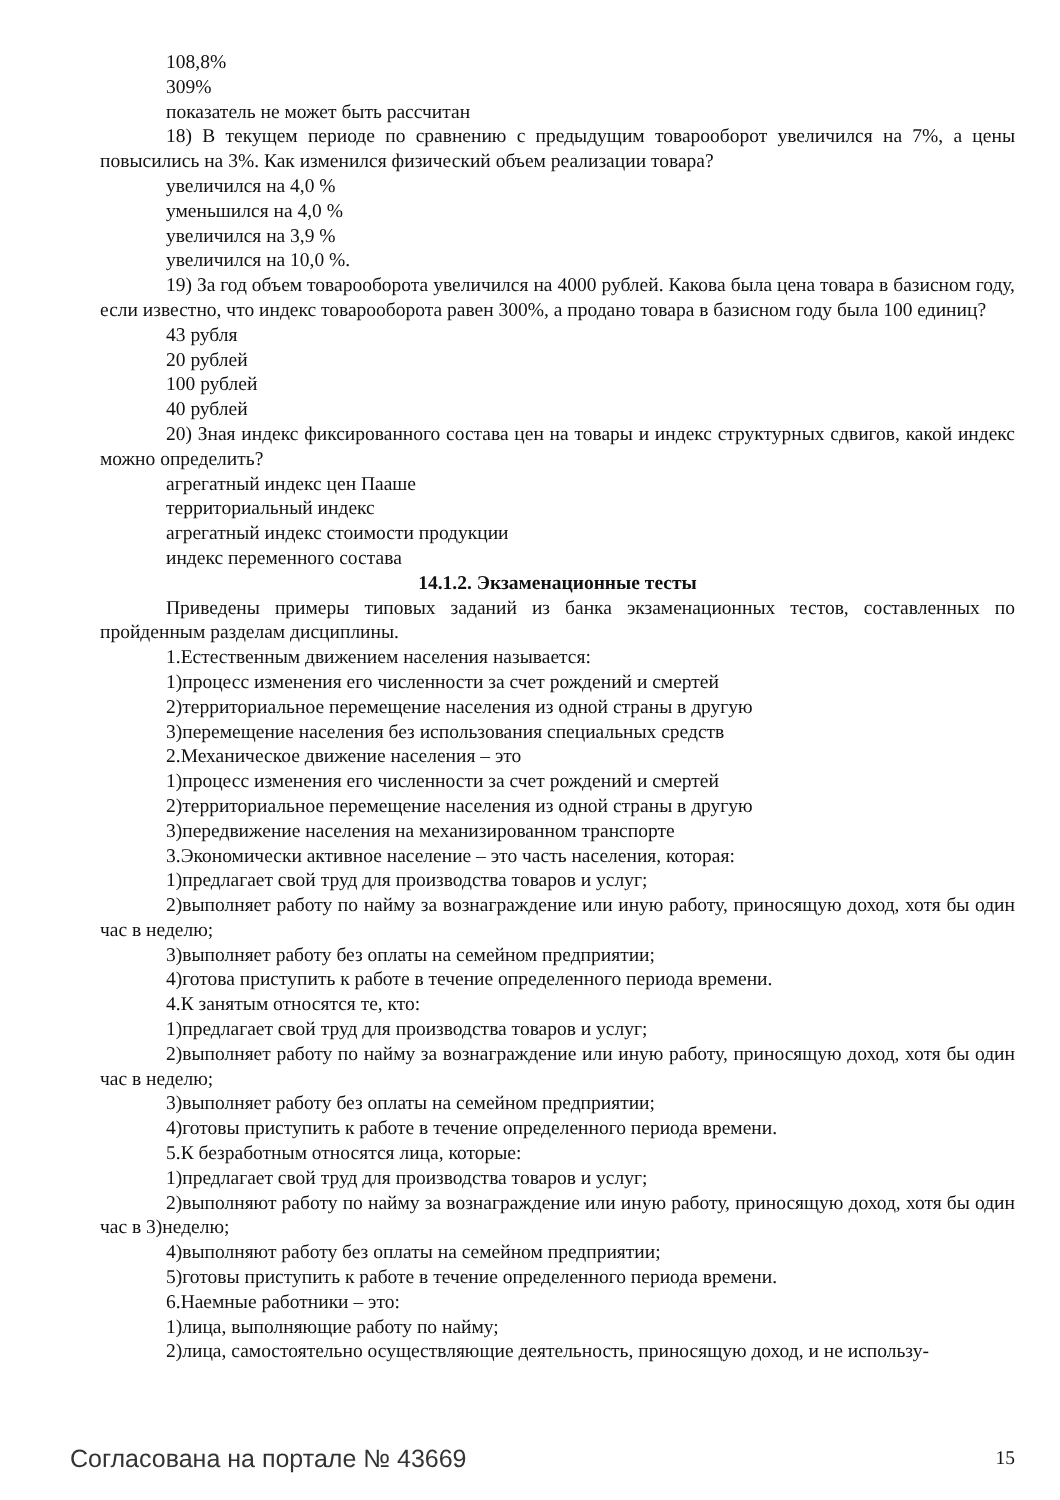108,8%
309%
показатель не может быть рассчитан
18) В текущем периоде по сравнению с предыдущим товарооборот увеличился на 7%, а цены повысились на 3%. Как изменился физический объем реализации товара?
увеличился на 4,0 %
уменьшился на 4,0 %
увеличился на 3,9 %
увеличился на 10,0 %.
19) За год объем товарооборота увеличился на 4000 рублей. Какова была цена товара в базисном году, если известно, что индекс товарооборота равен 300%, а продано товара в базисном году была 100 единиц?
43 рубля
20 рублей
100 рублей
40 рублей
20) Зная индекс фиксированного состава цен на товары и индекс структурных сдвигов, какой индекс можно определить?
агрегатный индекс цен Пааше
территориальный индекс
агрегатный индекс стоимости продукции
индекс переменного состава
14.1.2. Экзаменационные тесты
Приведены примеры типовых заданий из банка экзаменационных тестов, составленных по пройденным разделам дисциплины.
1.Естественным движением населения называется:
1)процесс изменения его численности за счет рождений и смертей
2)территориальное перемещение населения из одной страны в другую
3)перемещение населения без использования специальных средств
2.Механическое движение населения – это
1)процесс изменения его численности за счет рождений и смертей
2)территориальное перемещение населения из одной страны в другую
3)передвижение населения на механизированном транспорте
3.Экономически активное население – это часть населения, которая:
1)предлагает свой труд для производства товаров и услуг;
2)выполняет работу по найму за вознаграждение или иную работу, приносящую доход, хотя бы один час в неделю;
3)выполняет работу без оплаты на семейном предприятии;
4)готова приступить к работе в течение определенного периода времени.
4.К занятым относятся те, кто:
1)предлагает свой труд для производства товаров и услуг;
2)выполняет работу по найму за вознаграждение или иную работу, приносящую доход, хотя бы один час в неделю;
3)выполняет работу без оплаты на семейном предприятии;
4)готовы приступить к работе в течение определенного периода времени.
5.К безработным относятся лица, которые:
1)предлагает свой труд для производства товаров и услуг;
2)выполняют работу по найму за вознаграждение или иную работу, приносящую доход, хотя бы один час в 3)неделю;
4)выполняют работу без оплаты на семейном предприятии;
5)готовы приступить к работе в течение определенного периода времени.
6.Наемные работники – это:
1)лица, выполняющие работу по найму;
2)лица, самостоятельно осуществляющие деятельность, приносящую доход, и не использу-
Согласована на портале № 43669 15